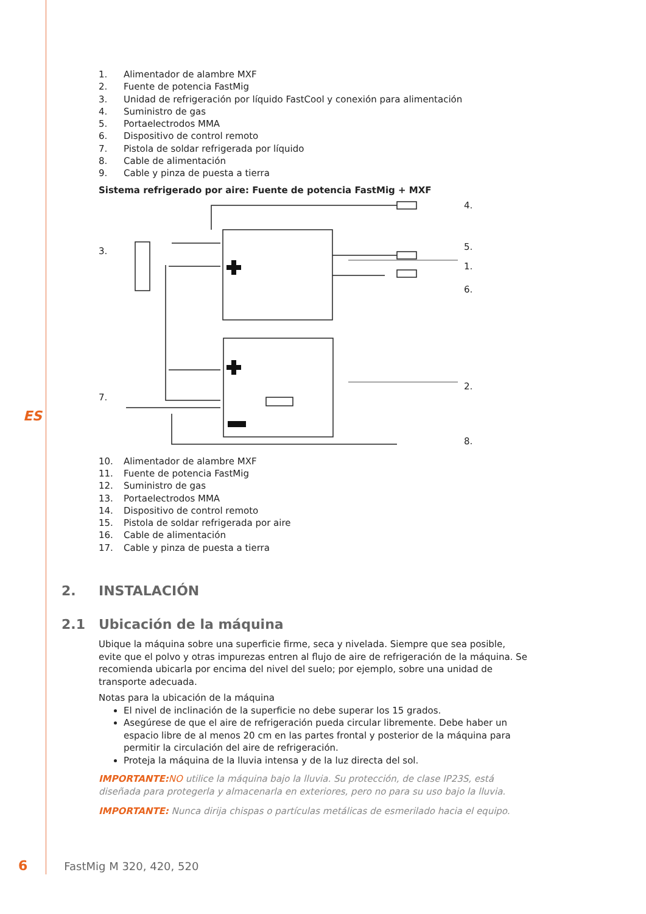ES
1. Alimentador de alambre MXF
2. Fuente de potencia FastMig
3. Unidad de refrigeración por líquido FastCool y conexión para alimentación
4. Suministro de gas
5. Portaelectrodos MMA
6. Dispositivo de control remoto
7. Pistola de soldar refrigerada por líquido
8. Cable de alimentación
9. Cable y pinza de puesta a tierra
Sistema refrigerado por aire: Fuente de potencia FastMig + MXF
4.
5.
1.
6.
2.
8.
3.
7.
10. Alimentador de alambre MXF
11. Fuente de potencia FastMig
12. Suministro de gas
13. Portaelectrodos MMA
14. Dispositivo de control remoto
15. Pistola de soldar refrigerada por aire
16. Cable de alimentación
17. Cable y pinza de puesta a tierra
2. INSTALACIÓN
2.1 Ubicación de la máquina
Ubique la máquina sobre una superficie firme, seca y nivelada. Siempre que sea posible, evite que el polvo y otras impurezas entren al flujo de aire de refrigeración de la máquina. Se recomienda ubicarla por encima del nivel del suelo; por ejemplo, sobre una unidad de transporte adecuada.
Notas para la ubicación de la máquina
El nivel de inclinación de la superficie no debe superar los 15 grados.
Asegúrese de que el aire de refrigeración pueda circular libremente. Debe haber un espacio libre de al menos 20 cm en las partes frontal y posterior de la máquina para permitir la circulación del aire de refrigeración.
Proteja la máquina de la lluvia intensa y de la luz directa del sol.
IMPORTANTE: NO utilice la máquina bajo la lluvia. Su protección, de clase IP23S, está diseñada para protegerla y almacenarla en exteriores, pero no para su uso bajo la lluvia.
IMPORTANTE: Nunca dirija chispas o partículas metálicas de esmerilado hacia el equipo.
6 FastMig M 320, 420, 520